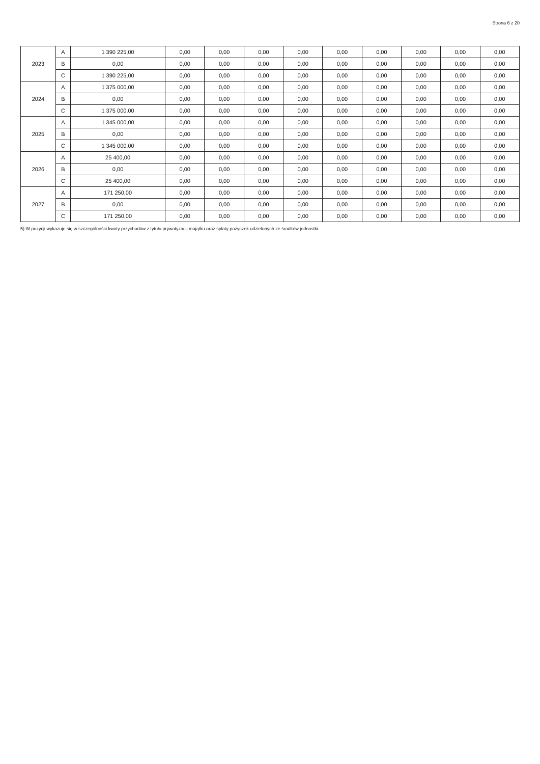Strona 6 z 20
| 2023 | A | 1 390 225,00 | 0,00 | 0,00 | 0,00 | 0,00 | 0,00 | 0,00 | 0,00 | 0,00 | 0,00 |
| | B | 0,00 | 0,00 | 0,00 | 0,00 | 0,00 | 0,00 | 0,00 | 0,00 | 0,00 | 0,00 |
| | C | 1 390 225,00 | 0,00 | 0,00 | 0,00 | 0,00 | 0,00 | 0,00 | 0,00 | 0,00 | 0,00 |
| 2024 | A | 1 375 000,00 | 0,00 | 0,00 | 0,00 | 0,00 | 0,00 | 0,00 | 0,00 | 0,00 | 0,00 |
| | B | 0,00 | 0,00 | 0,00 | 0,00 | 0,00 | 0,00 | 0,00 | 0,00 | 0,00 | 0,00 |
| | C | 1 375 000,00 | 0,00 | 0,00 | 0,00 | 0,00 | 0,00 | 0,00 | 0,00 | 0,00 | 0,00 |
| 2025 | A | 1 345 000,00 | 0,00 | 0,00 | 0,00 | 0,00 | 0,00 | 0,00 | 0,00 | 0,00 | 0,00 |
| | B | 0,00 | 0,00 | 0,00 | 0,00 | 0,00 | 0,00 | 0,00 | 0,00 | 0,00 | 0,00 |
| | C | 1 345 000,00 | 0,00 | 0,00 | 0,00 | 0,00 | 0,00 | 0,00 | 0,00 | 0,00 | 0,00 |
| 2026 | A | 25 400,00 | 0,00 | 0,00 | 0,00 | 0,00 | 0,00 | 0,00 | 0,00 | 0,00 | 0,00 |
| | B | 0,00 | 0,00 | 0,00 | 0,00 | 0,00 | 0,00 | 0,00 | 0,00 | 0,00 | 0,00 |
| | C | 25 400,00 | 0,00 | 0,00 | 0,00 | 0,00 | 0,00 | 0,00 | 0,00 | 0,00 | 0,00 |
| 2027 | A | 171 250,00 | 0,00 | 0,00 | 0,00 | 0,00 | 0,00 | 0,00 | 0,00 | 0,00 | 0,00 |
| | B | 0,00 | 0,00 | 0,00 | 0,00 | 0,00 | 0,00 | 0,00 | 0,00 | 0,00 | 0,00 |
| | C | 171 250,00 | 0,00 | 0,00 | 0,00 | 0,00 | 0,00 | 0,00 | 0,00 | 0,00 | 0,00 |
5) W pozycji wykazuje się w szczególności kwoty przychodów z tytułu prywatyzacji majątku oraz spłaty pożyczek udzielonych ze środków jednostki.